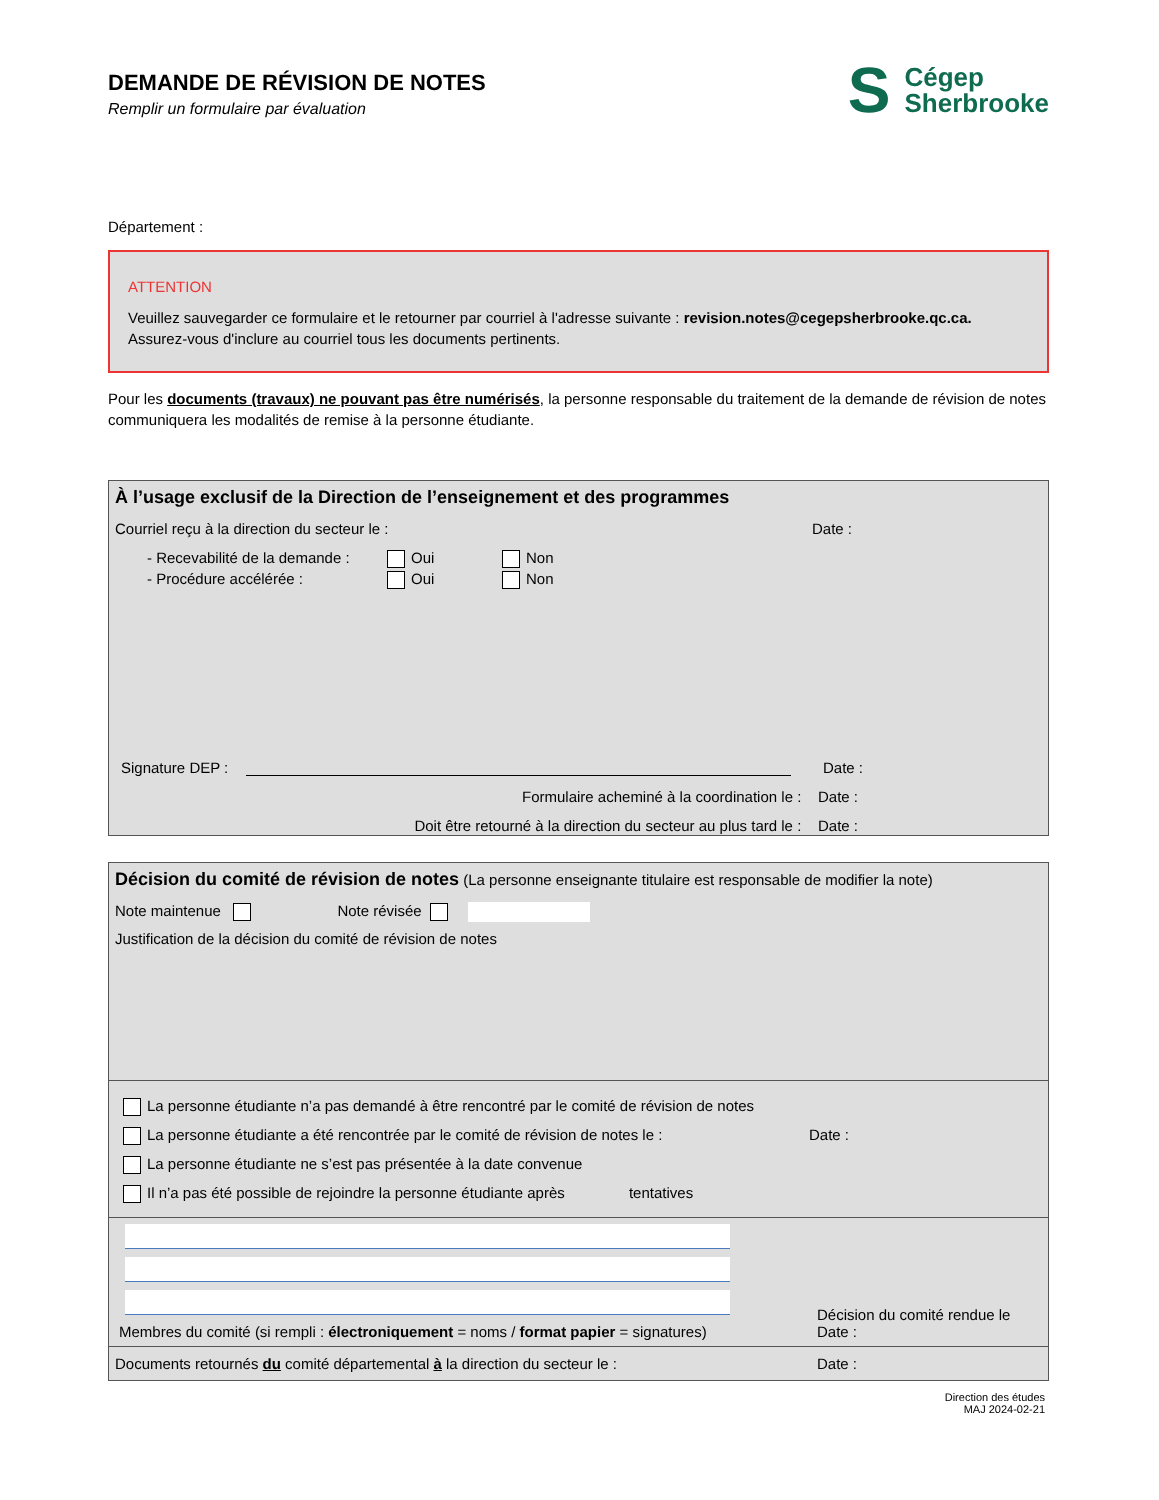DEMANDE DE RÉVISION DE NOTES
Remplir un formulaire par évaluation
S Cégep
Sherbrooke
Département :
ATTENTION
Veuillez sauvegarder ce formulaire et le retourner par courriel à l'adresse suivante : revision.notes@cegepsherbrooke.qc.ca.
Assurez-vous d'inclure au courriel tous les documents pertinents.
Pour les documents (travaux) ne pouvant pas être numérisés, la personne responsable du traitement de la demande de révision de notes communiquera les modalités de remise à la personne étudiante.
À l’usage exclusif de la Direction de l’enseignement et des programmes
Courriel reçu à la direction du secteur le : Date :
- Recevabilité de la demande : Oui Non
- Procédure accélérée : Oui Non
Signature DEP : Date :
Formulaire acheminé à la coordination le : Date :
Doit être retourné à la direction du secteur au plus tard le : Date :
Décision du comité de révision de notes (La personne enseignante titulaire est responsable de modifier la note)
Note maintenue Note révisée
Justification de la décision du comité de révision de notes
La personne étudiante n’a pas demandé à être rencontré par le comité de révision de notes
La personne étudiante a été rencontrée par le comité de révision de notes le : Date :
La personne étudiante ne s’est pas présentée à la date convenue
Il n’a pas été possible de rejoindre la personne étudiante après tentatives
Membres du comité (si rempli : électroniquement = noms / format papier = signatures)
Décision du comité rendue le
Date :
Documents retournés du comité départemental à la direction du secteur le : Date :
Direction des études
MAJ 2024-02-21